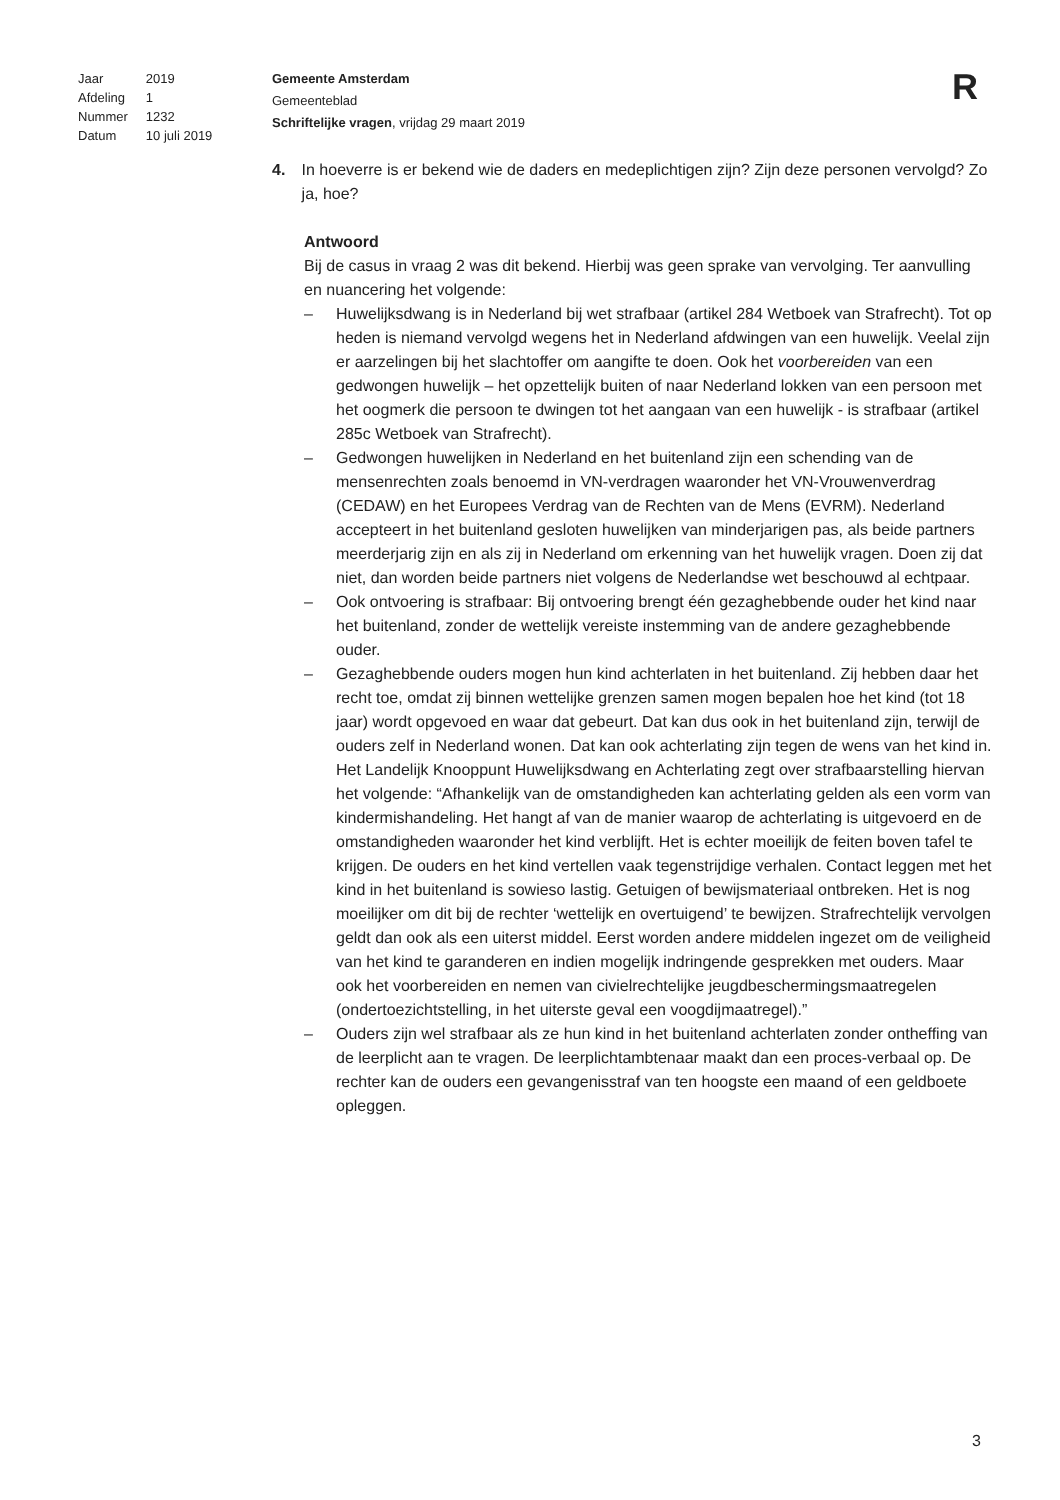| Jaar | 2019 |
| Afdeling | 1 |
| Nummer | 1232 |
| Datum | 10 juli 2019 |
Gemeente Amsterdam
Gemeenteblad
Schriftelijke vragen, vrijdag 29 maart 2019
R
4. In hoeverre is er bekend wie de daders en medeplichtigen zijn? Zijn deze personen vervolgd? Zo ja, hoe?
Antwoord
Bij de casus in vraag 2 was dit bekend. Hierbij was geen sprake van vervolging. Ter aanvulling en nuancering het volgende:
– Huwelijksdwang is in Nederland bij wet strafbaar (artikel 284 Wetboek van Strafrecht). Tot op heden is niemand vervolgd wegens het in Nederland afdwingen van een huwelijk. Veelal zijn er aarzelingen bij het slachtoffer om aangifte te doen. Ook het voorbereiden van een gedwongen huwelijk – het opzettelijk buiten of naar Nederland lokken van een persoon met het oogmerk die persoon te dwingen tot het aangaan van een huwelijk - is strafbaar (artikel 285c Wetboek van Strafrecht).
– Gedwongen huwelijken in Nederland en het buitenland zijn een schending van de mensenrechten zoals benoemd in VN-verdragen waaronder het VN-Vrouwenverdrag (CEDAW) en het Europees Verdrag van de Rechten van de Mens (EVRM). Nederland accepteert in het buitenland gesloten huwelijken van minderjarigen pas, als beide partners meerderjarig zijn en als zij in Nederland om erkenning van het huwelijk vragen. Doen zij dat niet, dan worden beide partners niet volgens de Nederlandse wet beschouwd al echtpaar.
– Ook ontvoering is strafbaar: Bij ontvoering brengt één gezaghebbende ouder het kind naar het buitenland, zonder de wettelijk vereiste instemming van de andere gezaghebbende ouder.
– Gezaghebbende ouders mogen hun kind achterlaten in het buitenland. Zij hebben daar het recht toe, omdat zij binnen wettelijke grenzen samen mogen bepalen hoe het kind (tot 18 jaar) wordt opgevoed en waar dat gebeurt. Dat kan dus ook in het buitenland zijn, terwijl de ouders zelf in Nederland wonen. Dat kan ook achterlating zijn tegen de wens van het kind in. Het Landelijk Knooppunt Huwelijksdwang en Achterlating zegt over strafbaarstelling hiervan het volgende: “Afhankelijk van de omstandigheden kan achterlating gelden als een vorm van kindermishandeling. Het hangt af van de manier waarop de achterlating is uitgevoerd en de omstandigheden waaronder het kind verblijft. Het is echter moeilijk de feiten boven tafel te krijgen. De ouders en het kind vertellen vaak tegenstrijdige verhalen. Contact leggen met het kind in het buitenland is sowieso lastig. Getuigen of bewijsmateriaal ontbreken. Het is nog moeilijker om dit bij de rechter ‘wettelijk en overtuigend’ te bewijzen. Strafrechtelijk vervolgen geldt dan ook als een uiterst middel. Eerst worden andere middelen ingezet om de veiligheid van het kind te garanderen en indien mogelijk indringende gesprekken met ouders. Maar ook het voorbereiden en nemen van civielrechtelijke jeugdbeschermingsmaatregelen (ondertoezichtstelling, in het uiterste geval een voogdijmaatregel).”
– Ouders zijn wel strafbaar als ze hun kind in het buitenland achterlaten zonder ontheffing van de leerplicht aan te vragen. De leerplichtambtenaar maakt dan een proces-verbaal op. De rechter kan de ouders een gevangenisstraf van ten hoogste een maand of een geldboete opleggen.
3